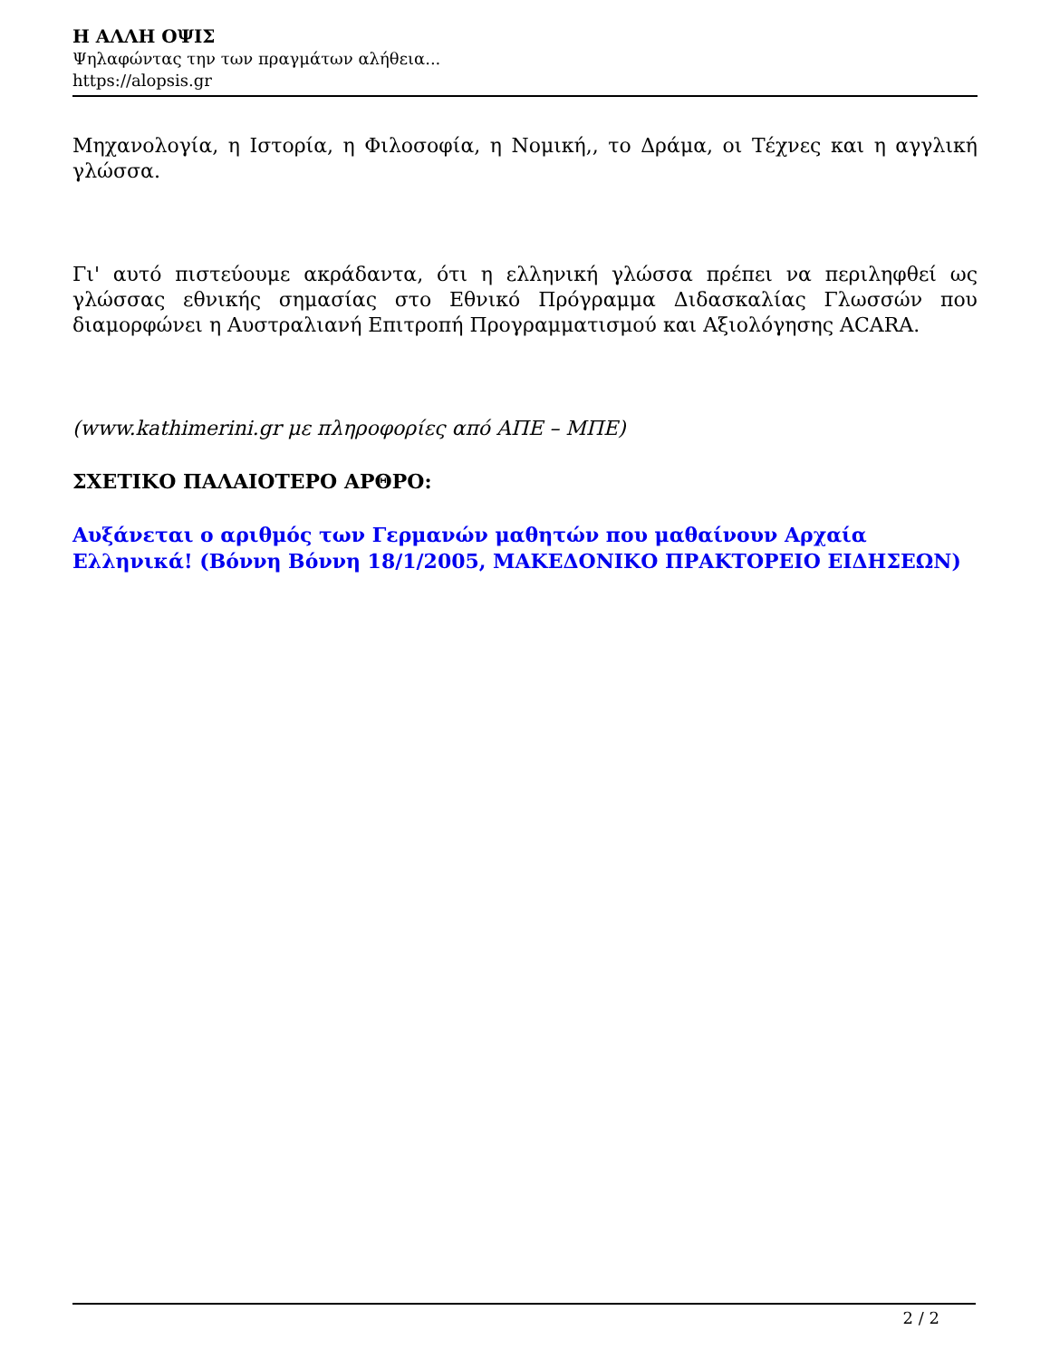Η ΑΛΛΗ ΟΨΙΣ
Ψηλαφώντας την των πραγμάτων αλήθεια...
https://alopsis.gr
Μηχανολογία, η Ιστορία, η Φιλοσοφία, η Νομική,, το Δράμα, οι Τέχνες και η αγγλική γλώσσα.
Γι' αυτό πιστεύουμε ακράδαντα, ότι η ελληνική γλώσσα πρέπει να περιληφθεί ως γλώσσας εθνικής σημασίας στο Εθνικό Πρόγραμμα Διδασκαλίας Γλωσσών που διαμορφώνει η Αυστραλιανή Επιτροπή Προγραμματισμού και Αξιολόγησης ACARA.
(www.kathimerini.gr με πληροφορίες από ΑΠΕ – ΜΠΕ)
ΣΧΕΤΙΚΟ ΠΑΛΑΙΟΤΕΡΟ ΑΡΘΡΟ:
Αυξάνεται ο αριθμός των Γερμανών μαθητών που μαθαίνουν Αρχαία Ελληνικά! (Βόννη Βόννη 18/1/2005, ΜΑΚΕΔΟΝΙΚΟ ΠΡΑΚΤΟΡΕΙΟ ΕΙΔΗΣΕΩΝ)
2 / 2